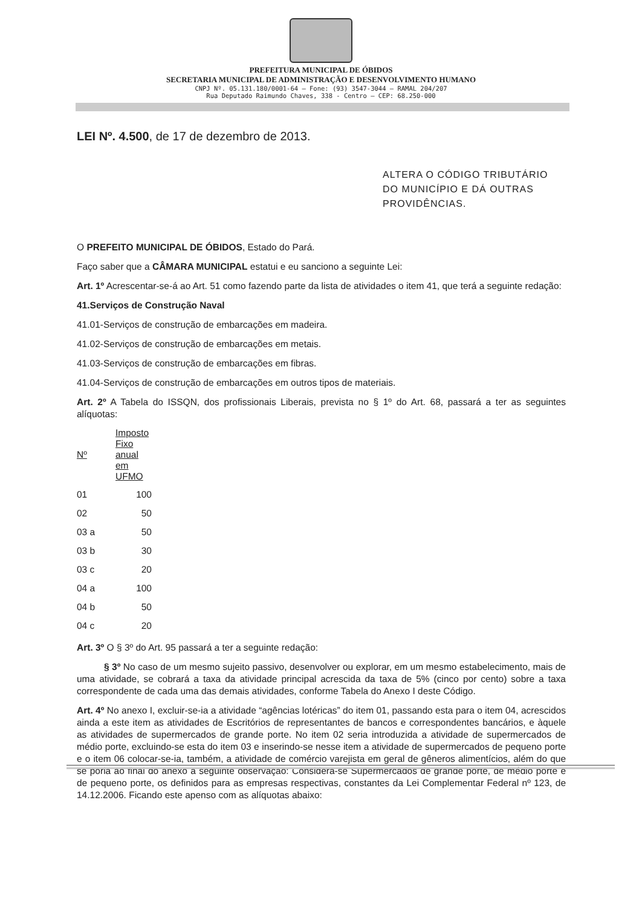PREFEITURA MUNICIPAL DE ÓBIDOS
SECRETARIA MUNICIPAL DE ADMINISTRAÇÃO E DESENVOLVIMENTO HUMANO
CNPJ Nº. 05.131.180/0001-64 – Fone: (93) 3547-3044 – RAMAL 204/207
Rua Deputado Raimundo Chaves, 338 - Centro – CEP: 68.250-000
LEI Nº. 4.500, de 17 de dezembro de 2013.
ALTERA O CÓDIGO TRIBUTÁRIO DO MUNICÍPIO E DÁ OUTRAS PROVIDÊNCIAS.
O PREFEITO MUNICIPAL DE ÓBIDOS, Estado do Pará.
Faço saber que a CÂMARA MUNICIPAL estatui e eu sanciono a seguinte Lei:
Art. 1º Acrescentar-se-á ao Art. 51 como fazendo parte da lista de atividades o item 41, que terá a seguinte redação:
41.Serviços de Construção Naval
41.01-Serviços de construção de embarcações em madeira.
41.02-Serviços de construção de embarcações em metais.
41.03-Serviços de construção de embarcações em fibras.
41.04-Serviços de construção de embarcações em outros tipos de materiais.
Art. 2º A Tabela do ISSQN, dos profissionais Liberais, prevista no § 1º do Art. 68, passará a ter as seguintes alíquotas:
| Nº | Imposto Fixo anual em UFMO |
| --- | --- |
| 01 | 100 |
| 02 | 50 |
| 03 a | 50 |
| 03 b | 30 |
| 03 c | 20 |
| 04 a | 100 |
| 04 b | 50 |
| 04 c | 20 |
Art. 3º O § 3º do Art. 95 passará a ter a seguinte redação:
§ 3º No caso de um mesmo sujeito passivo, desenvolver ou explorar, em um mesmo estabelecimento, mais de uma atividade, se cobrará a taxa da atividade principal acrescida da taxa de 5% (cinco por cento) sobre a taxa correspondente de cada uma das demais atividades, conforme Tabela do Anexo I deste Código.
Art. 4º No anexo I, excluir-se-ia a atividade “agências lotéricas” do item 01, passando esta para o item 04, acrescidos ainda a este item as atividades de Escritórios de representantes de bancos e correspondentes bancários, e àquele as atividades de supermercados de grande porte. No item 02 seria introduzida a atividade de supermercados de médio porte, excluindo-se esta do item 03 e inserindo-se nesse item a atividade de supermercados de pequeno porte e o item 06 colocar-se-ia, também, a atividade de comércio varejista em geral de gêneros alimentícios, além do que se poria ao final do anexo a seguinte observação: Considera-se Supermercados de grande porte, de médio porte e de pequeno porte, os definidos para as empresas respectivas, constantes da Lei Complementar Federal nº 123, de 14.12.2006. Ficando este apenso com as alíquotas abaixo: